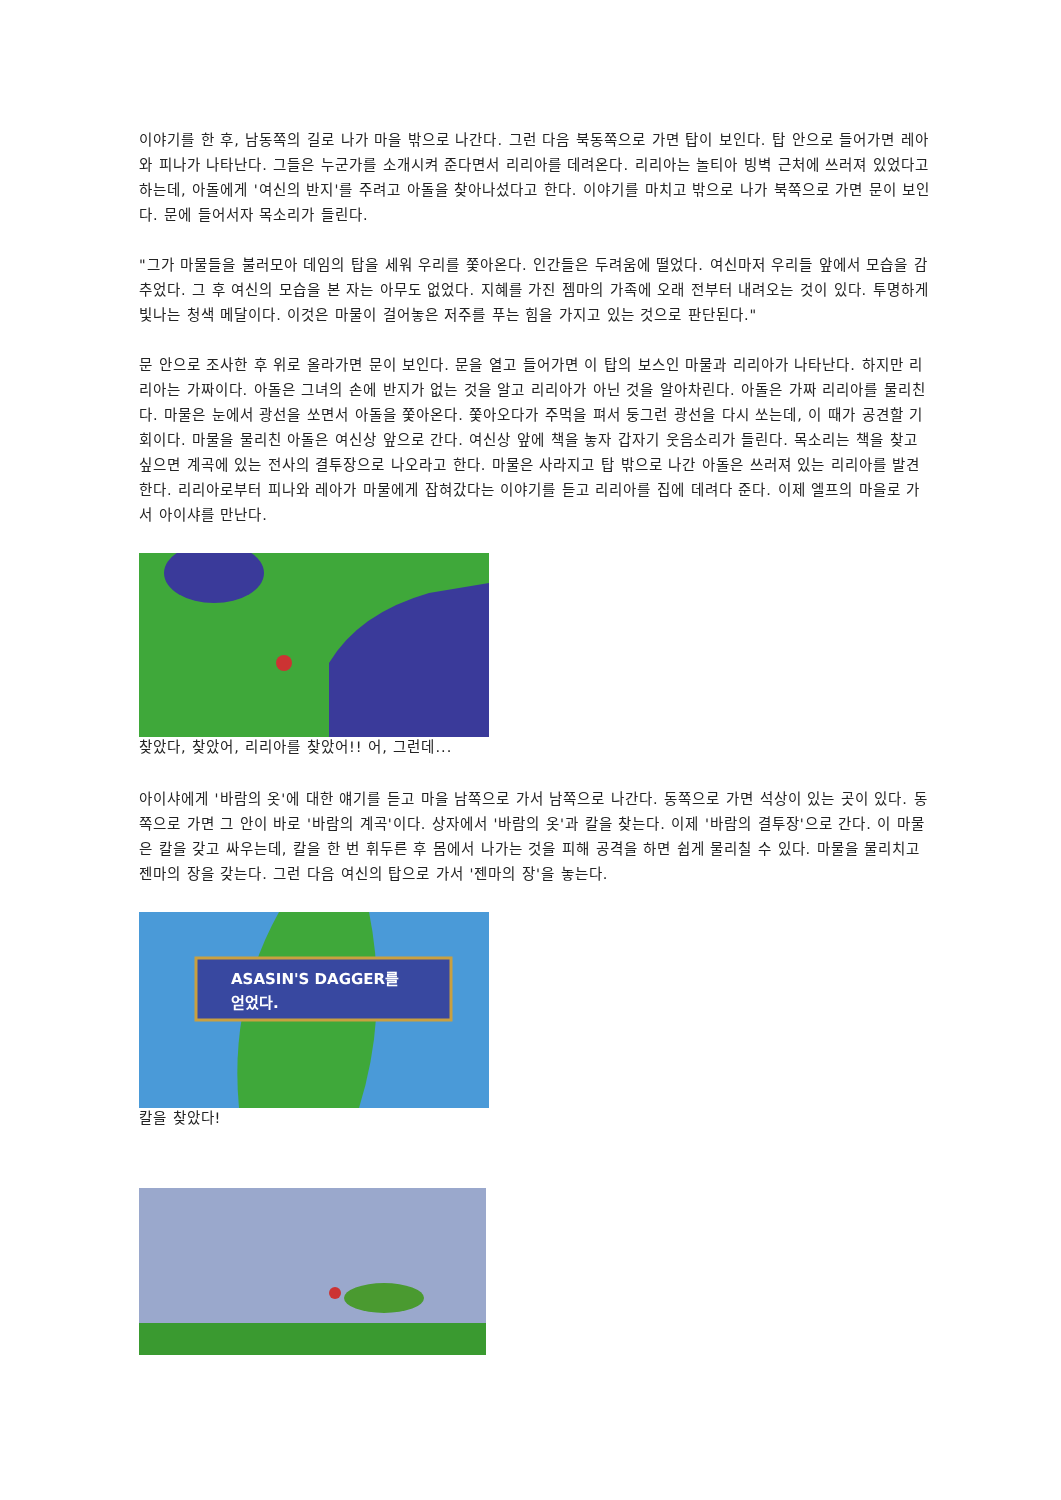이야기를 한 후, 남동쪽의 길로 나가 마을 밖으로 나간다. 그런 다음 북동쪽으로 가면 탑이 보인다. 탑 안으로 들어가면 레아와 피나가 나타난다. 그들은 누군가를 소개시켜 준다면서 리리아를 데려온다. 리리아는 놀티아 빙벽 근처에 쓰러져 있었다고 하는데, 아돌에게 '여신의 반지'를 주려고 아돌을 찾아나섰다고 한다. 이야기를 마치고 밖으로 나가 북쪽으로 가면 문이 보인다. 문에 들어서자 목소리가 들린다.
"그가 마물들을 불러모아 데임의 탑을 세워 우리를 쫓아온다. 인간들은 두려움에 떨었다. 여신마저 우리들 앞에서 모습을 감추었다. 그 후 여신의 모습을 본 자는 아무도 없었다. 지혜를 가진 젬마의 가족에 오래 전부터 내려오는 것이 있다. 투명하게 빛나는 청색 메달이다. 이것은 마물이 걸어놓은 저주를 푸는 힘을 가지고 있는 것으로 판단된다."
문 안으로 조사한 후 위로 올라가면 문이 보인다. 문을 열고 들어가면 이 탑의 보스인 마물과 리리아가 나타난다. 하지만 리리아는 가짜이다. 아돌은 그녀의 손에 반지가 없는 것을 알고 리리아가 아닌 것을 알아차린다. 아돌은 가짜 리리아를 물리친다. 마물은 눈에서 광선을 쏘면서 아돌을 쫓아온다. 쫓아오다가 주먹을 펴서 둥그런 광선을 다시 쏘는데, 이 때가 공견할 기회이다. 마물을 물리친 아돌은 여신상 앞으로 간다. 여신상 앞에 책을 놓자 갑자기 웃음소리가 들린다. 목소리는 책을 찾고 싶으면 계곡에 있는 전사의 결투장으로 나오라고 한다. 마물은 사라지고 탑 밖으로 나간 아돌은 쓰러져 있는 리리아를 발견한다. 리리아로부터 피나와 레아가 마물에게 잡혀갔다는 이야기를 듣고 리리아를 집에 데려다 준다. 이제 엘프의 마을로 가서 아이샤를 만난다.
찾았다, 찾았어, 리리아를 찾았어!! 어, 그런데...
아이샤에게 '바람의 옷'에 대한 얘기를 듣고 마을 남쪽으로 가서 남쪽으로 나간다. 동쪽으로 가면 석상이 있는 곳이 있다. 동쪽으로 가면 그 안이 바로 '바람의 계곡'이다. 상자에서 '바람의 옷'과 칼을 찾는다. 이제 '바람의 결투장'으로 간다. 이 마물은 칼을 갖고 싸우는데, 칼을 한 번 휘두른 후 몸에서 나가는 것을 피해 공격을 하면 쉽게 물리칠 수 있다. 마물을 물리치고 젠마의 장을 갖는다. 그런 다음 여신의 탑으로 가서 '젠마의 장'을 놓는다.
ASASIN'S DAGGER를
얻었다.
칼을 찾았다!